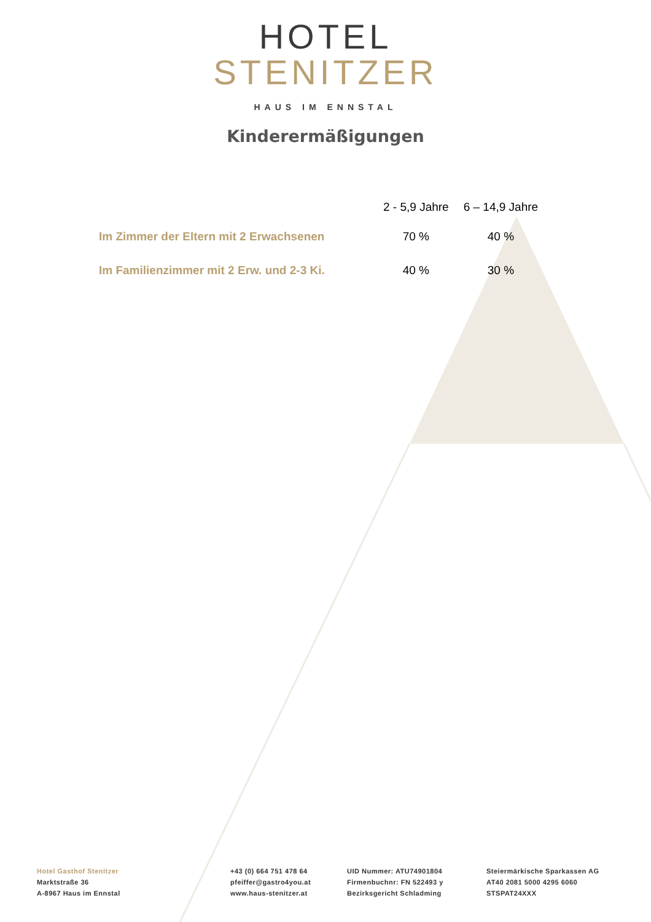HOTEL
STENITZER
HAUS IM ENNSTAL
Kinderermäßigungen
| | 2 - 5,9 Jahre | 6 – 14,9 Jahre |
| --- | --- | --- |
| Im Zimmer der Eltern mit 2 Erwachsenen | 70 % | 40 % |
| Im Familienzimmer mit 2 Erw. und 2-3 Ki. | 40 % | 30 % |
Hotel Gasthof Stenitzer
Marktstraße 36
A-8967 Haus im Ennstal
+43 (0) 664 751 478 64
pfeiffer@gastro4you.at
www.haus-stenitzer.at
UID Nummer: ATU74901804
Firmenbuchnr: FN 522493 y
Bezirksgericht Schladming
Steiermärkische Sparkassen AG
AT40 2081 5000 4295 6060
STSPAT24XXX